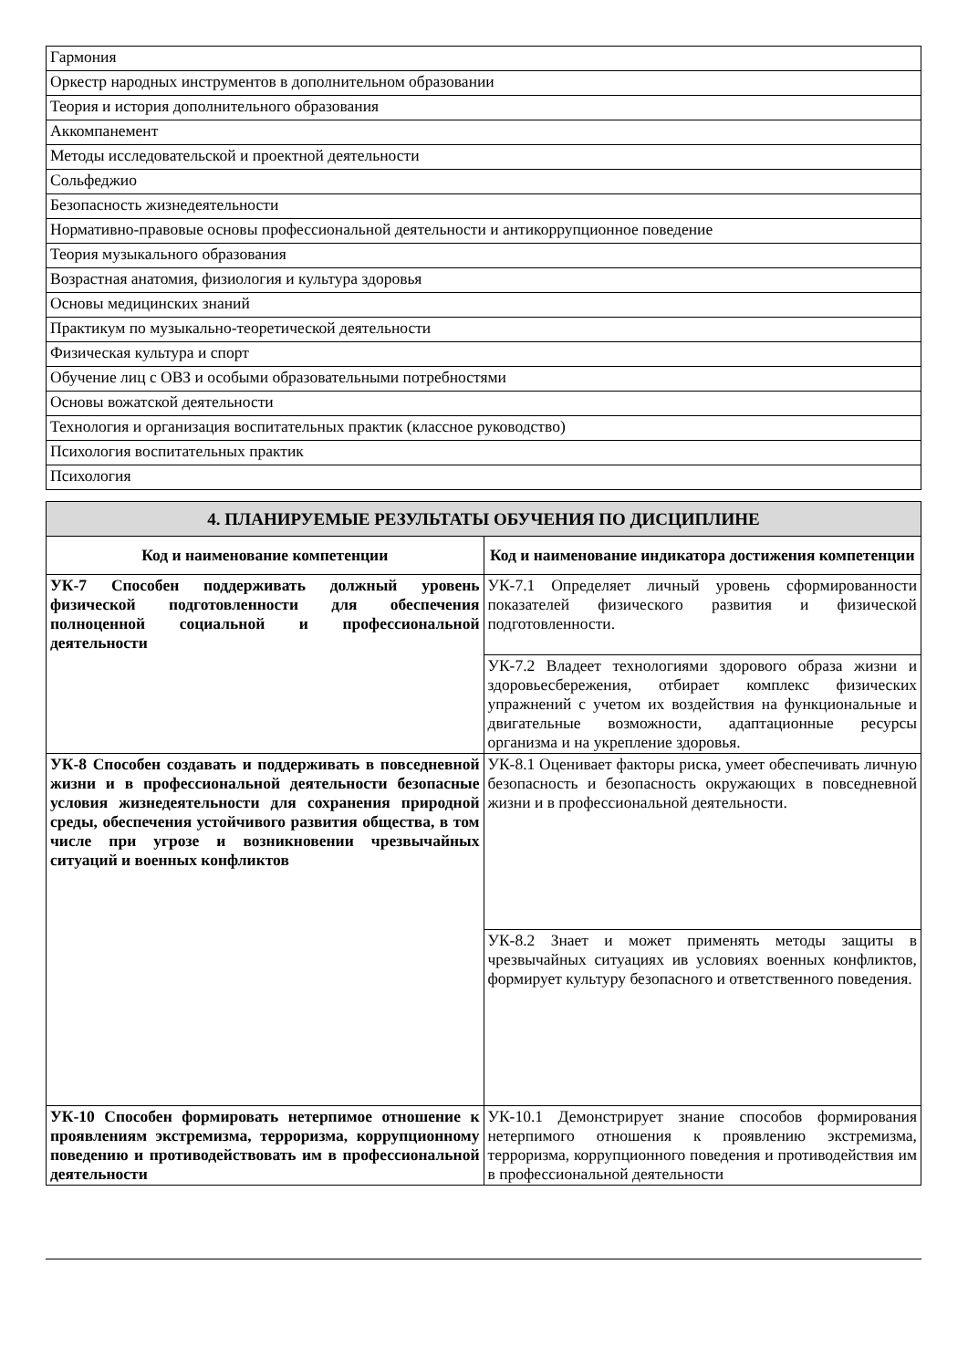| Гармония |
| Оркестр народных инструментов в дополнительном образовании |
| Теория и история дополнительного образования |
| Аккомпанемент |
| Методы исследовательской и проектной деятельности |
| Сольфеджио |
| Безопасность жизнедеятельности |
| Нормативно-правовые основы профессиональной деятельности и антикоррупционное поведение |
| Теория музыкального образования |
| Возрастная анатомия, физиология и культура здоровья |
| Основы медицинских знаний |
| Практикум по музыкально-теоретической деятельности |
| Физическая культура и спорт |
| Обучение лиц с ОВЗ и особыми образовательными потребностями |
| Основы вожатской деятельности |
| Технология и организация воспитательных практик (классное руководство) |
| Психология воспитательных практик |
| Психология |
| 4. ПЛАНИРУЕМЫЕ РЕЗУЛЬТАТЫ ОБУЧЕНИЯ ПО ДИСЦИПЛИНЕ | |
| Код и наименование компетенции | Код и наименование индикатора достижения компетенции |
| УК-7 Способен поддерживать должный уровень физической подготовленности для обеспечения полноценной социальной и профессиональной деятельности | УК-7.1 Определяет личный уровень сформированности показателей физического развития и физической подготовленности. |
| | УК-7.2 Владеет технологиями здорового образа жизни и здоровьесбережения, отбирает комплекс физических упражнений с учетом их воздействия на функциональные и двигательные возможности, адаптационные ресурсы организма и на укрепление здоровья. |
| УК-8 Способен создавать и поддерживать в повседневной жизни и в профессиональной деятельности безопасные условия жизнедеятельности для сохранения природной среды, обеспечения устойчивого развития общества, в том числе при угрозе и возникновении чрезвычайных ситуаций и военных конфликтов | УК-8.1 Оценивает факторы риска, умеет обеспечивать личную безопасность и безопасность окружающих в повседневной жизни и в профессиональной деятельности. |
| | УК-8.2 Знает и может применять методы защиты в чрезвычайных ситуациях ив условиях военных конфликтов, формирует культуру безопасного и ответственного поведения. |
| УК-10 Способен формировать нетерпимое отношение к проявлениям экстремизма, терроризма, коррупционному поведению и противодействовать им в профессиональной деятельности | УК-10.1 Демонстрирует знание способов формирования нетерпимого отношения к проявлению экстремизма, терроризма, коррупционного поведения и противодействия им в профессиональной деятельности |